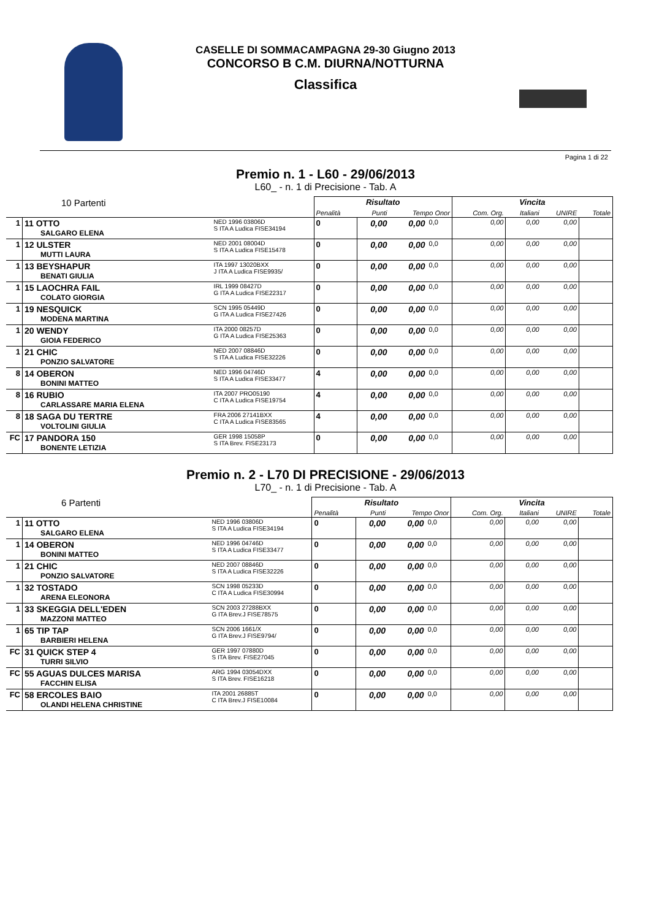CASELLE DI SOMMACAMPAGNA 29-30 Giugno 2013
CONCORSO B C.M. DIURNA/NOTTURNA
Classifica
Pagina 1 di 22
Premio n. 1 - L60 - 29/06/2013
L60_ - n. 1 di Precisione - Tab. A
| 10 Partenti | | | Risultato | | | | Vincita | | | |
| | | | Penalità | Punti | Tempo Onor | | Com. Org. | Italiani | UNIRE | Totale |
| 1 | 11 OTTO SALGARO ELENA | NED 1996 03806D S ITA A Ludica FISE34194 | 0 | 0,00 | 0,00 | 0,0 | 0,00 | 0,00 | 0,00 | |
| 1 | 12 ULSTER MUTTI LAURA | NED 2001 08004D S ITA A Ludica FISE15478 | 0 | 0,00 | 0,00 | 0,0 | 0,00 | 0,00 | 0,00 | |
| 1 | 13 BEYSHAPUR BENATI GIULIA | ITA 1997 13020BXX J ITA A Ludica FISE9935/ | 0 | 0,00 | 0,00 | 0,0 | 0,00 | 0,00 | 0,00 | |
| 1 | 15 LAOCHRA FAIL COLATO GIORGIA | IRL 1999 08427D G ITA A Ludica FISE22317 | 0 | 0,00 | 0,00 | 0,0 | 0,00 | 0,00 | 0,00 | |
| 1 | 19 NESQUICK MODENA MARTINA | SCN 1995 05449D G ITA A Ludica FISE27426 | 0 | 0,00 | 0,00 | 0,0 | 0,00 | 0,00 | 0,00 | |
| 1 | 20 WENDY GIOIA FEDERICO | ITA 2000 08257D G ITA A Ludica FISE25363 | 0 | 0,00 | 0,00 | 0,0 | 0,00 | 0,00 | 0,00 | |
| 1 | 21 CHIC PONZIO SALVATORE | NED 2007 08846D S ITA A Ludica FISE32226 | 0 | 0,00 | 0,00 | 0,0 | 0,00 | 0,00 | 0,00 | |
| 8 | 14 OBERON BONINI MATTEO | NED 1996 04746D S ITA A Ludica FISE33477 | 4 | 0,00 | 0,00 | 0,0 | 0,00 | 0,00 | 0,00 | |
| 8 | 16 RUBIO CARLASSARE MARIA ELENA | ITA 2007 PRO05190 C ITA A Ludica FISE19754 | 4 | 0,00 | 0,00 | 0,0 | 0,00 | 0,00 | 0,00 | |
| 8 | 18 SAGA DU TERTRE VOLTOLINI GIULIA | FRA 2006 27141BXX C ITA A Ludica FISE83565 | 4 | 0,00 | 0,00 | 0,0 | 0,00 | 0,00 | 0,00 | |
| FC | 17 PANDORA 150 BONENTE LETIZIA | GER 1998 15058P S ITA Brev. FISE23173 | 0 | 0,00 | 0,00 | 0,0 | 0,00 | 0,00 | 0,00 | |
Premio n. 2 - L70 DI PRECISIONE - 29/06/2013
L70_ - n. 1 di Precisione - Tab. A
| 6 Partenti | | | Risultato | | | | Vincita | | | |
| | | | Penalità | Punti | Tempo Onor | | Com. Org. | Italiani | UNIRE | Totale |
| 1 | 11 OTTO SALGARO ELENA | NED 1996 03806D S ITA A Ludica FISE34194 | 0 | 0,00 | 0,00 | 0,0 | 0,00 | 0,00 | 0,00 | |
| 1 | 14 OBERON BONINI MATTEO | NED 1996 04746D S ITA A Ludica FISE33477 | 0 | 0,00 | 0,00 | 0,0 | 0,00 | 0,00 | 0,00 | |
| 1 | 21 CHIC PONZIO SALVATORE | NED 2007 08846D S ITA A Ludica FISE32226 | 0 | 0,00 | 0,00 | 0,0 | 0,00 | 0,00 | 0,00 | |
| 1 | 32 TOSTADO ARENA ELEONORA | SCN 1998 05233D C ITA A Ludica FISE30994 | 0 | 0,00 | 0,00 | 0,0 | 0,00 | 0,00 | 0,00 | |
| 1 | 33 SKEGGIA DELL'EDEN MAZZONI MATTEO | SCN 2003 27288BXX G ITA Brev.J FISE78575 | 0 | 0,00 | 0,00 | 0,0 | 0,00 | 0,00 | 0,00 | |
| 1 | 65 TIP TAP BARBIERI HELENA | SCN 2006 1661/X G ITA Brev.J FISE9794/ | 0 | 0,00 | 0,00 | 0,0 | 0,00 | 0,00 | 0,00 | |
| FC | 31 QUICK STEP 4 TURRI SILVIO | GER 1997 07880D S ITA Brev. FISE27045 | 0 | 0,00 | 0,00 | 0,0 | 0,00 | 0,00 | 0,00 | |
| FC | 55 AGUAS DULCES MARISA FACCHIN ELISA | ARG 1994 03054DXX S ITA Brev. FISE16218 | 0 | 0,00 | 0,00 | 0,0 | 0,00 | 0,00 | 0,00 | |
| FC | 58 ERCOLES BAIO OLANDI HELENA CHRISTINE | ITA 2001 26885T C ITA Brev.J FISE10084 | 0 | 0,00 | 0,00 | 0,0 | 0,00 | 0,00 | 0,00 | |